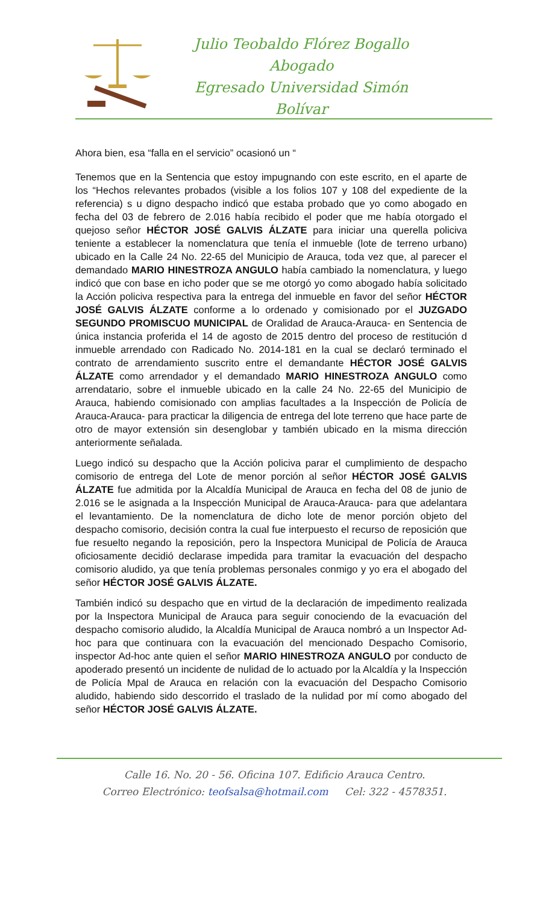Julio Teobaldo Flórez Bogallo
Abogado
Egresado Universidad Simón Bolívar
Ahora bien, esa “falla en el servicio” ocasionó un “
Tenemos que en la Sentencia que estoy impugnando con este escrito, en el aparte de los “Hechos relevantes probados (visible a los folios 107 y 108 del expediente de la referencia) s u digno despacho indicó que estaba probado que yo como abogado en fecha del 03 de febrero de 2.016 había recibido el poder que me había otorgado el quejoso señor HÉCTOR JOSÉ GALVIS ÁLZATE para iniciar una querella policiva teniente a establecer la nomenclatura que tenía el inmueble (lote de terreno urbano) ubicado en la Calle 24 No. 22-65 del Municipio de Arauca, toda vez que, al parecer el demandado MARIO HINESTROZA ANGULO había cambiado la nomenclatura, y luego indicó que con base en icho poder que se me otorgó yo como abogado había solicitado la Acción policiva respectiva para la entrega del inmueble en favor del señor HÉCTOR JOSÉ GALVIS ÁLZATE conforme a lo ordenado y comisionado por el JUZGADO SEGUNDO PROMISCUO MUNICIPAL de Oralidad de Arauca-Arauca- en Sentencia de única instancia proferida el 14 de agosto de 2015 dentro del proceso de restitución d inmueble arrendado con Radicado No. 2014-181 en la cual se declaró terminado el contrato de arrendamiento suscrito entre el demandante HÉCTOR JOSÉ GALVIS ÁLZATE como arrendador y el demandado MARIO HINESTROZA ANGULO como arrendatario, sobre el inmueble ubicado en la calle 24 No. 22-65 del Municipio de Arauca, habiendo comisionado con amplias facultades a la Inspección de Policía de Arauca-Arauca- para practicar la diligencia de entrega del lote terreno que hace parte de otro de mayor extensión sin desenglobar y también ubicado en la misma dirección anteriormente señalada.
Luego indicó su despacho que la Acción policiva parar el cumplimiento de despacho comisorio de entrega del Lote de menor porción al señor HÉCTOR JOSÉ GALVIS ÁLZATE fue admitida por la Alcaldía Municipal de Arauca en fecha del 08 de junio de 2.016 se le asignada a la Inspección Municipal de Arauca-Arauca- para que adelantara el levantamiento. De la nomenclatura de dicho lote de menor porción objeto del despacho comisorio, decisión contra la cual fue interpuesto el recurso de reposición que fue resuelto negando la reposición, pero la Inspectora Municipal de Policía de Arauca oficiosamente decidió declarase impedida para tramitar la evacuación del despacho comisorio aludido, ya que tenía problemas personales conmigo y yo era el abogado del señor HÉCTOR JOSÉ GALVIS ÁLZATE.
También indicó su despacho que en virtud de la declaración de impedimento realizada por la Inspectora Municipal de Arauca para seguir conociendo de la evacuación del despacho comisorio aludido, la Alcaldía Municipal de Arauca nombró a un Inspector Ad-hoc para que continuara con la evacuación del mencionado Despacho Comisorio, inspector Ad-hoc ante quien el señor MARIO HINESTROZA ANGULO por conducto de apoderado presentó un incidente de nulidad de lo actuado por la Alcaldía y la Inspección de Policía Mpal de Arauca en relación con la evacuación del Despacho Comisorio aludido, habiendo sido descorrido el traslado de la nulidad por mí como abogado del señor HÉCTOR JOSÉ GALVIS ÁLZATE.
Calle 16. No. 20 - 56. Oficina 107. Edificio Arauca Centro.
Correo Electrónico: teofsalsa@hotmail.com Cel: 322 - 4578351.